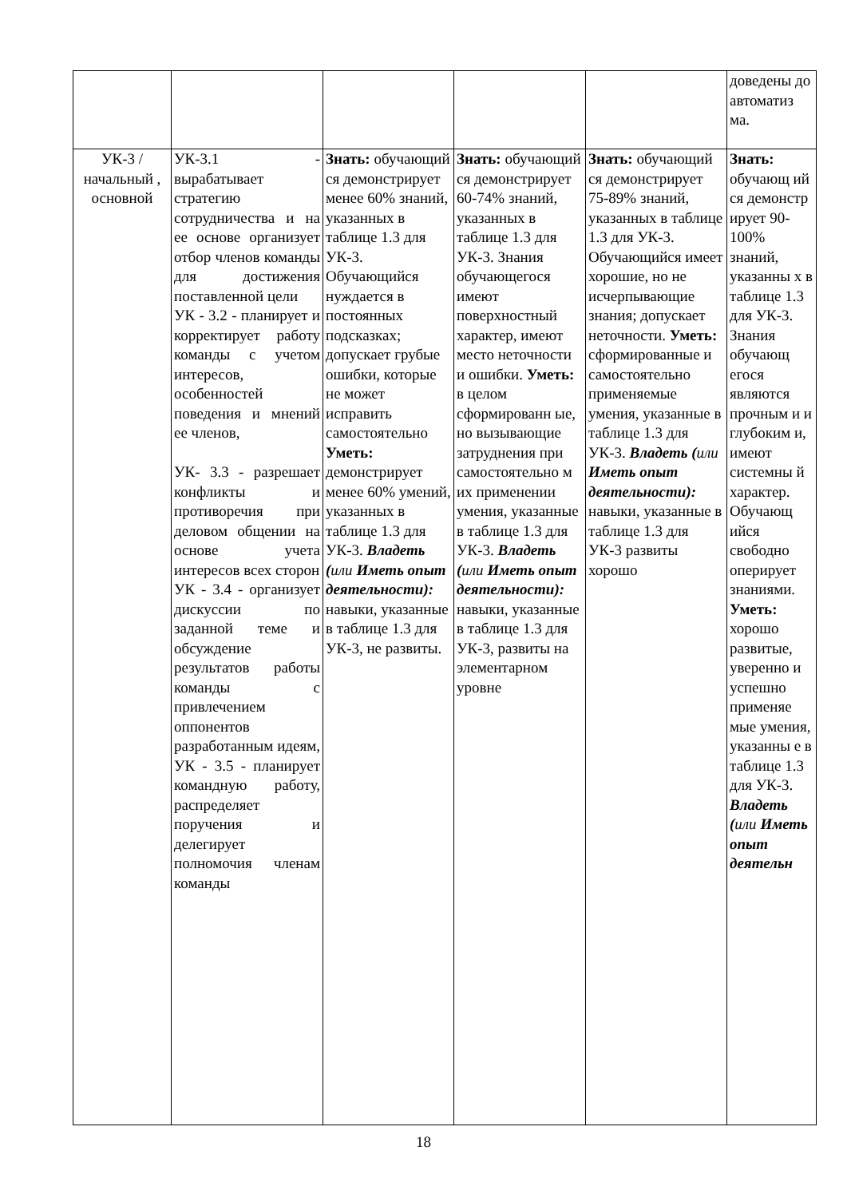| | | | | | доведены до автоматиз ма. |
| УК-3 / начальный , основной | УК-3.1 - вырабатывает стратегию сотрудничества и на ее основе организует отбор членов команды для достижения поставленной цели УК - 3.2 - планирует и корректирует работу команды с учетом интересов, особенностей поведения и мнений ее членов, УК- 3.3 - разрешает конфликты и противоречия при деловом общении на основе учета интересов всех сторон УК - 3.4 - организует дискуссии по заданной теме и обсуждение результатов работы команды с привлечением оппонентов разработанным идеям, УК - 3.5 - планирует командную работу, распределяет поручения и делегирует полномочия членам команды | Знать: обучающий ся демонстрирует менее 60% знаний, указанных в таблице 1.3 для УК-3. Обучающийся нуждается в постоянных подсказках; допускает грубые ошибки, которые не может исправить самостоятельно Уметь: демонстрирует менее 60% умений, указанных в таблице 1.3 для УК-3. Владеть ( или Иметь опыт деятельности): навыки, указанные в таблице 1.3 для УК-3, не развиты. | Знать: обучающий ся демонстрирует 60-74% знаний, указанных в таблице 1.3 для УК-3. Знания обучающегося имеют поверхностный характер, имеют место неточности и ошибки. Уметь: в целом сформированн ые, но вызывающие затруднения при самостоятельно м их применении умения, указанные в таблице 1.3 для УК-3. Владеть ( или Иметь опыт деятельности): навыки, указанные в таблице 1.3 для УК-3, развиты на элементарном уровне | Знать: обучающий ся демонстрирует 75-89% знаний, указанных в таблице 1.3 для УК-3. Обучающийся имеет хорошие, но не исчерпывающие знания; допускает неточности. Уметь: сформированные и самостоятельно применяемые умения, указанные в таблице 1.3 для УК-3. Владеть ( или Иметь опыт деятельности): навыки, указанные в таблице 1.3 для УК-3 развиты хорошо | Знать: обучающ ий ся демонстр ирует 90-100% знаний, указанны х в таблице 1.3 для УК-3. Знания обучающ егося являются прочным и и глубоким и, имеют системны й характер. Обучающ ийся свободно оперирует знаниями. Уметь: хорошо развитые, уверенно и успешно применяе мые умения, указанны е в таблице 1.3 для УК-3. Владеть ( или Иметь опыт деятельн |
18